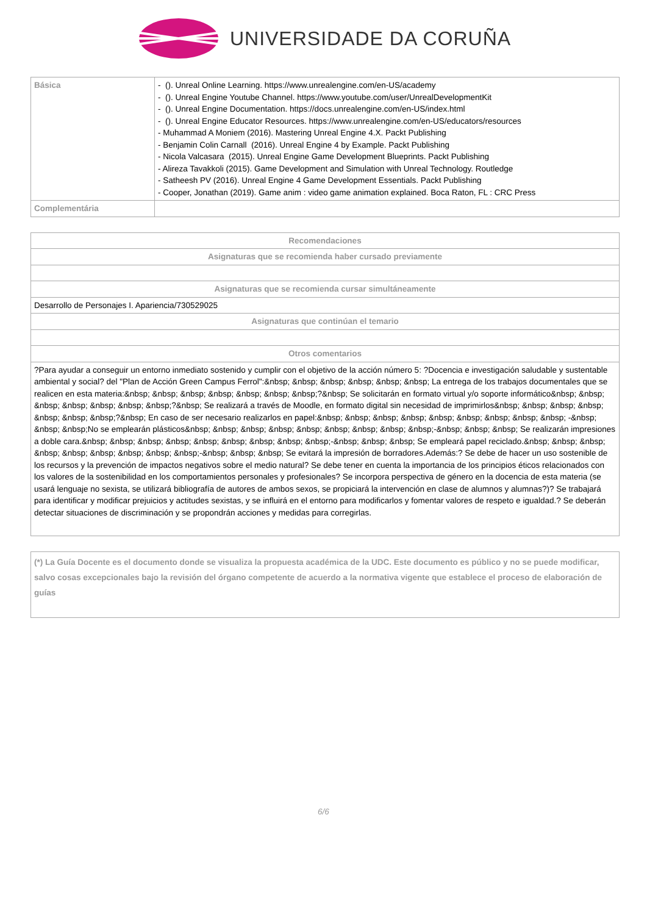UNIVERSIDADE DA CORUÑA
| Básica | - (). Unreal Online Learning. https://www.unrealengine.com/en-US/academy - (). Unreal Engine Youtube Channel. https://www.youtube.com/user/UnrealDevelopmentKit - (). Unreal Engine Documentation. https://docs.unrealengine.com/en-US/index.html - (). Unreal Engine Educator Resources. https://www.unrealengine.com/en-US/educators/resources - Muhammad A Moniem (2016). Mastering Unreal Engine 4.X. Packt Publishing - Benjamin Colin Carnall (2016). Unreal Engine 4 by Example. Packt Publishing - Nicola Valcasara (2015). Unreal Engine Game Development Blueprints. Packt Publishing - Alireza Tavakkoli (2015). Game Development and Simulation with Unreal Technology. Routledge - Satheesh PV (2016). Unreal Engine 4 Game Development Essentials. Packt Publishing - Cooper, Jonathan (2019). Game anim : video game animation explained. Boca Raton, FL : CRC Press |
| Complementária | |
| Recomendaciones |
| --- |
| Asignaturas que se recomienda haber cursado previamente |
| Asignaturas que se recomienda cursar simultáneamente |
| Desarrollo de Personajes I. Apariencia/730529025 |
| Asignaturas que continúan el temario |
| Otros comentarios |
| ?Para ayudar a conseguir un entorno inmediato sostenido y cumplir con el objetivo de la acción número 5: ?Docencia e investigación saludable y sustentable ambiental y social? del "Plan de Acción Green Campus Ferrol":&nbsp; &nbsp; &nbsp; &nbsp; &nbsp; &nbsp; La entrega de los trabajos documentales que se realicen en esta materia:&nbsp; &nbsp; &nbsp; &nbsp; &nbsp; &nbsp; &nbsp;?&nbsp; Se solicitarán en formato virtual y/o soporte informático&nbsp; &nbsp; &nbsp; &nbsp; &nbsp; &nbsp; &nbsp;?&nbsp; Se realizará a través de Moodle, en formato digital sin necesidad de imprimirlos&nbsp; &nbsp; &nbsp; &nbsp; &nbsp; &nbsp; &nbsp;?&nbsp; En caso de ser necesario realizarlos en papel:&nbsp; &nbsp; &nbsp; &nbsp; &nbsp; &nbsp; &nbsp; &nbsp; &nbsp; -&nbsp; &nbsp; &nbsp;No se emplearán plásticos&nbsp; &nbsp; &nbsp; &nbsp; &nbsp; &nbsp; &nbsp; &nbsp; &nbsp;-&nbsp; &nbsp; &nbsp; Se realizarán impresiones a doble cara.&nbsp; &nbsp; &nbsp; &nbsp; &nbsp; &nbsp; &nbsp; &nbsp; &nbsp;-&nbsp; &nbsp; &nbsp; Se empleará papel reciclado.&nbsp; &nbsp; &nbsp; &nbsp; &nbsp; &nbsp; &nbsp; &nbsp; &nbsp;-&nbsp; &nbsp; &nbsp; Se evitará la impresión de borradores.Además:? Se debe de hacer un uso sostenible de los recursos y la prevención de impactos negativos sobre el medio natural? Se debe tener en cuenta la importancia de los principios éticos relacionados con los valores de la sostenibilidad en los comportamientos personales y profesionales? Se incorpora perspectiva de género en la docencia de esta materia (se usará lenguaje no sexista, se utilizará bibliografía de autores de ambos sexos, se propiciará la intervención en clase de alumnos y alumnas?)? Se trabajará para identificar y modificar prejuicios y actitudes sexistas, y se influirá en el entorno para modificarlos y fomentar valores de respeto e igualdad.? Se deberán detectar situaciones de discriminación y se propondrán acciones y medidas para corregirlas. |
(*) La Guía Docente es el documento donde se visualiza la propuesta académica de la UDC. Este documento es público y no se puede modificar, salvo cosas excepcionales bajo la revisión del órgano competente de acuerdo a la normativa vigente que establece el proceso de elaboración de guías
6/6